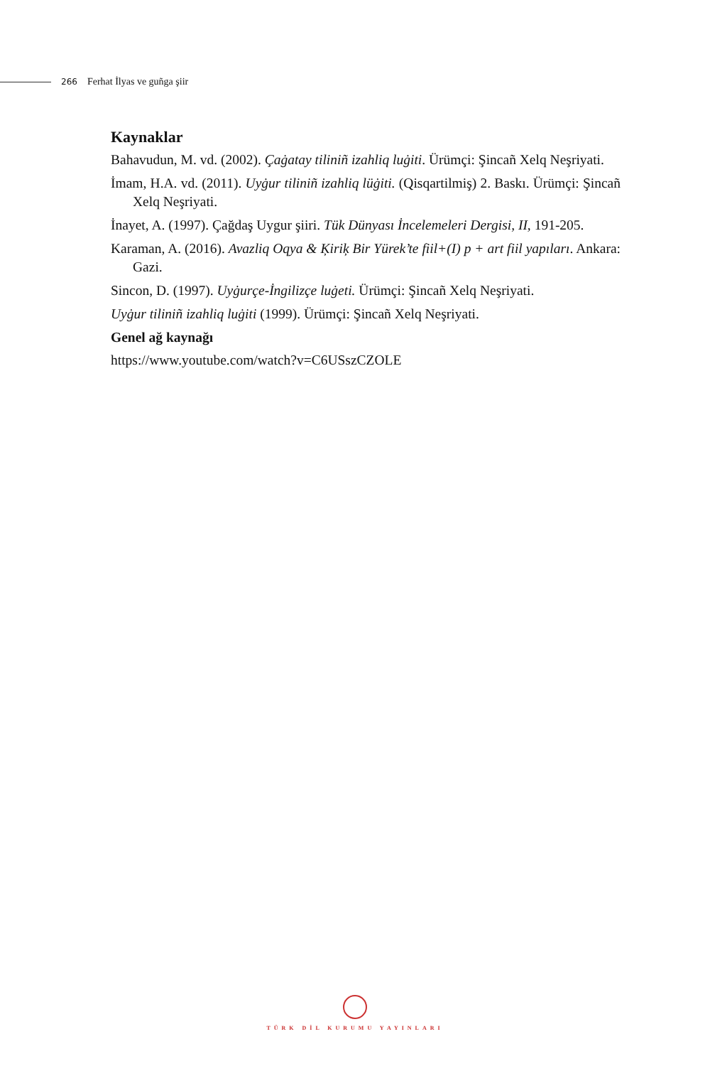266 Ferhat İlyas ve guñga şiir
Kaynaklar
Bahavudun, M. vd. (2002). Çaġatay tiliniñ izahliq luġiti. Ürümçi: Şincañ Xelq Neşriyati.
İmam, H.A. vd. (2011). Uyġur tiliniñ izahliq lüġiti. (Qisqartilmiş) 2. Baskı. Ürümçi: Şincañ Xelq Neşriyati.
İnayet, A. (1997). Çağdaş Uygur şiiri. Tük Dünyası İncelemeleri Dergisi, II, 191-205.
Karaman, A. (2016). Avazliq Oqya & Ķiriķ Bir Yürek’te fiil+(I) p + art fiil yapıları. Ankara: Gazi.
Sincon, D. (1997). Uyġurçe-İngilizçe luġeti. Ürümçi: Şincañ Xelq Neşriyati.
Uyġur tiliniñ izahliq luġiti (1999). Ürümçi: Şincañ Xelq Neşriyati.
Genel ağ kaynağı
https://www.youtube.com/watch?v=C6USszCZOLE
TÜRK DİL KURUMU YAYINLARI